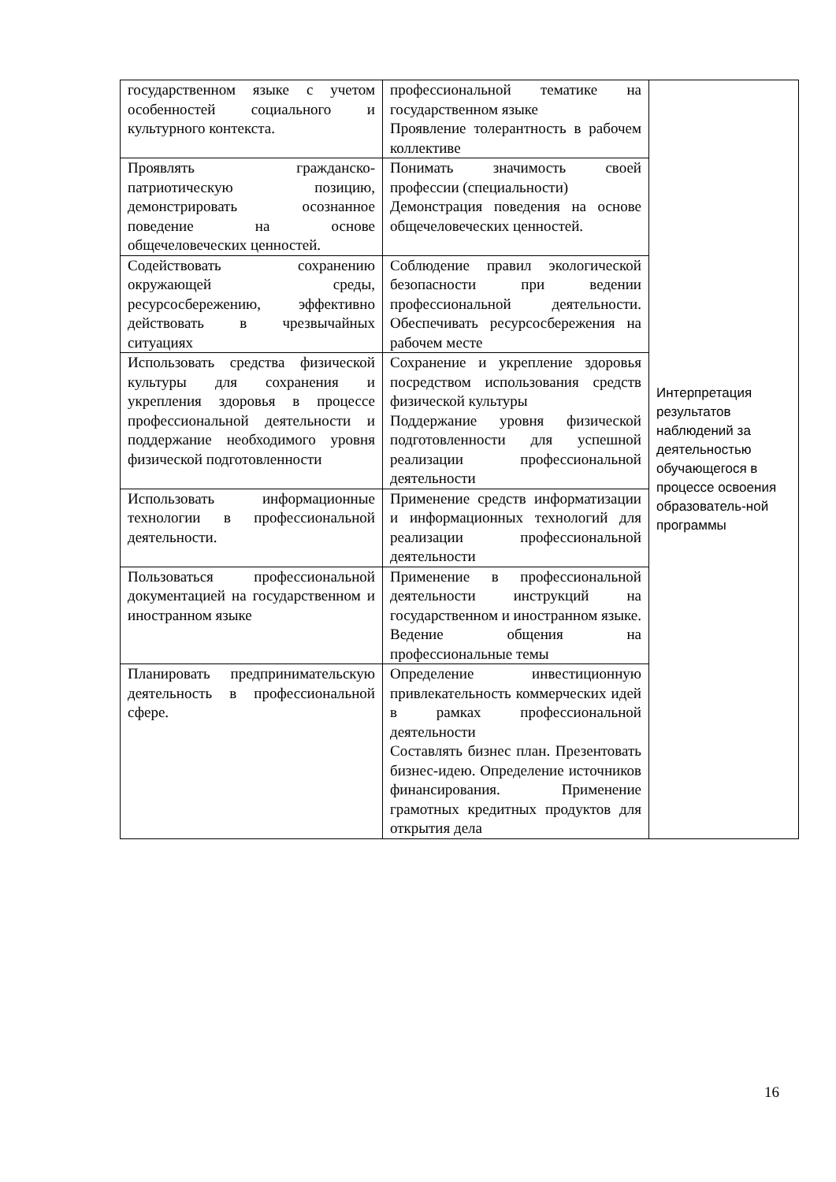| государственном языке с учетом особенностей социального и культурного контекста. | профессиональной тематике на государственном языке Проявление толерантность в рабочем коллективе | Интерпретация результатов наблюдений за деятельностью обучающегося в процессе освоения образователь-ной программы |
| Проявлять гражданско-патриотическую позицию, демонстрировать осознанное поведение на основе общечеловеческих ценностей. | Понимать значимость своей профессии (специальности) Демонстрация поведения на основе общечеловеческих ценностей. | |
| Содействовать сохранению окружающей среды, ресурсосбережению, эффективно действовать в чрезвычайных ситуациях | Соблюдение правил экологической безопасности при ведении профессиональной деятельности. Обеспечивать ресурсосбережения на рабочем месте | |
| Использовать средства физической культуры для сохранения и укрепления здоровья в процессе профессиональной деятельности и поддержание необходимого уровня физической подготовленности | Сохранение и укрепление здоровья посредством использования средств физической культуры Поддержание уровня физической подготовленности для успешной реализации профессиональной деятельности | |
| Использовать информационные технологии в профессиональной деятельности. | Применение средств информатизации и информационных технологий для реализации профессиональной деятельности | |
| Пользоваться профессиональной документацией на государственном и иностранном языке | Применение в профессиональной деятельности инструкций на государственном и иностранном языке. Ведение общения на профессиональные темы | |
| Планировать предпринимательскую деятельность в профессиональной сфере. | Определение инвестиционную привлекательность коммерческих идей в рамках профессиональной деятельности Составлять бизнес план. Презентовать бизнес-идею. Определение источников финансирования. Применение грамотных кредитных продуктов для открытия дела | |
16